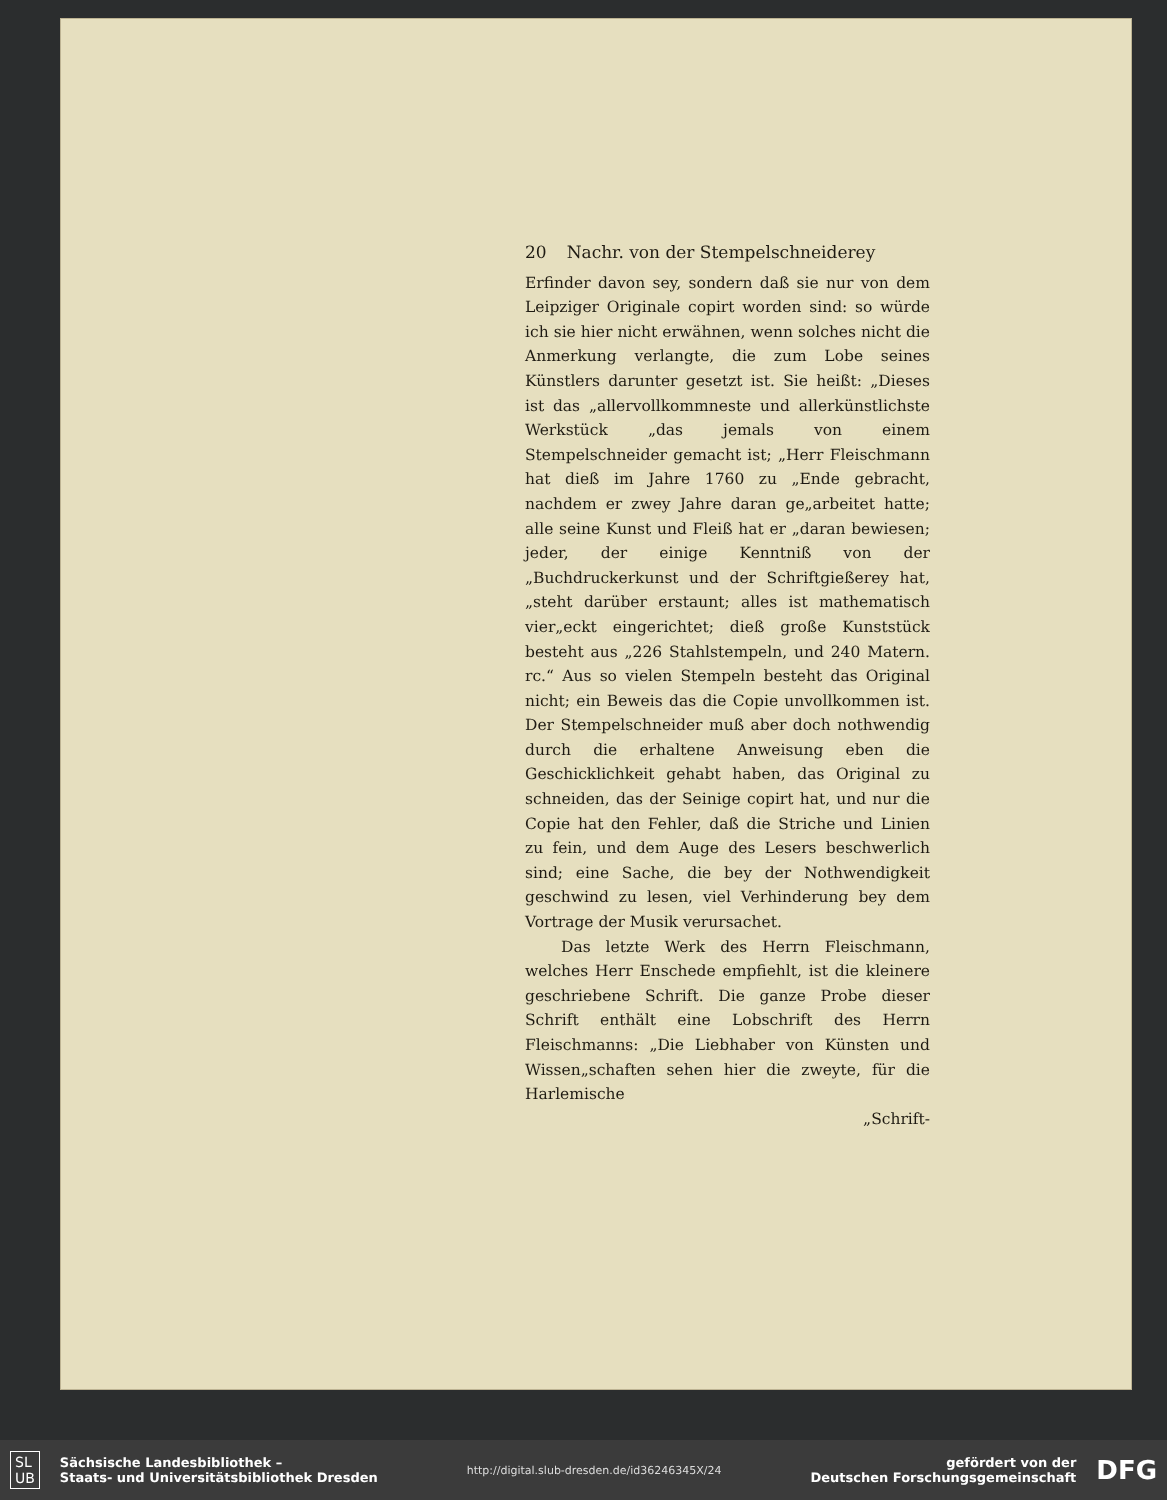20 Nachr. von der Stempelschneiderey
Erfinder davon sey, sondern daß sie nur von dem Leipziger Originale copirt worden sind: so würde ich sie hier nicht erwähnen, wenn solches nicht die Anmerkung verlangte, die zum Lobe seines Künstlers darunter gesetzt ist. Sie heißt: „Dieses ist das „allervollkommneste und allerkünstlichste Werkstück „das jemals von einem Stempelschneider gemacht ist; „Herr Fleischmann hat dieß im Jahre 1760 zu „Ende gebracht, nachdem er zwey Jahre daran ge„arbeitet hatte; alle seine Kunst und Fleiß hat er „daran bewiesen; jeder, der einige Kenntniß von der „Buchdruckerkunst und der Schriftgießerey hat, „steht darüber erstaunt; alles ist mathematisch vier„eckt eingerichtet; dieß große Kunststück besteht aus „226 Stahlstempeln, und 240 Matern. rc.“ Aus so vielen Stempeln besteht das Original nicht; ein Beweis das die Copie unvollkommen ist. Der Stempelschneider muß aber doch nothwendig durch die erhaltene Anweisung eben die Geschicklichkeit gehabt haben, das Original zu schneiden, das der Seinige copirt hat, und nur die Copie hat den Fehler, daß die Striche und Linien zu fein, und dem Auge des Lesers beschwerlich sind; eine Sache, die bey der Nothwendigkeit geschwind zu lesen, viel Verhinderung bey dem Vortrage der Musik verursachet.
Das letzte Werk des Herrn Fleischmann, welches Herr Enschede empfiehlt, ist die kleinere geschriebene Schrift. Die ganze Probe dieser Schrift enthält eine Lobschrift des Herrn Fleischmanns: „Die Liebhaber von Künsten und Wissen„schaften sehen hier die zweyte, für die Harlemische
„Schrift-
SL
UB Sächsische Landesbibliothek –
Staats- und Universitätsbibliothek Dresden http://digital.slub-dresden.de/id36246345X/24 gefördert von der
Deutschen Forschungsgemeinschaft DFG